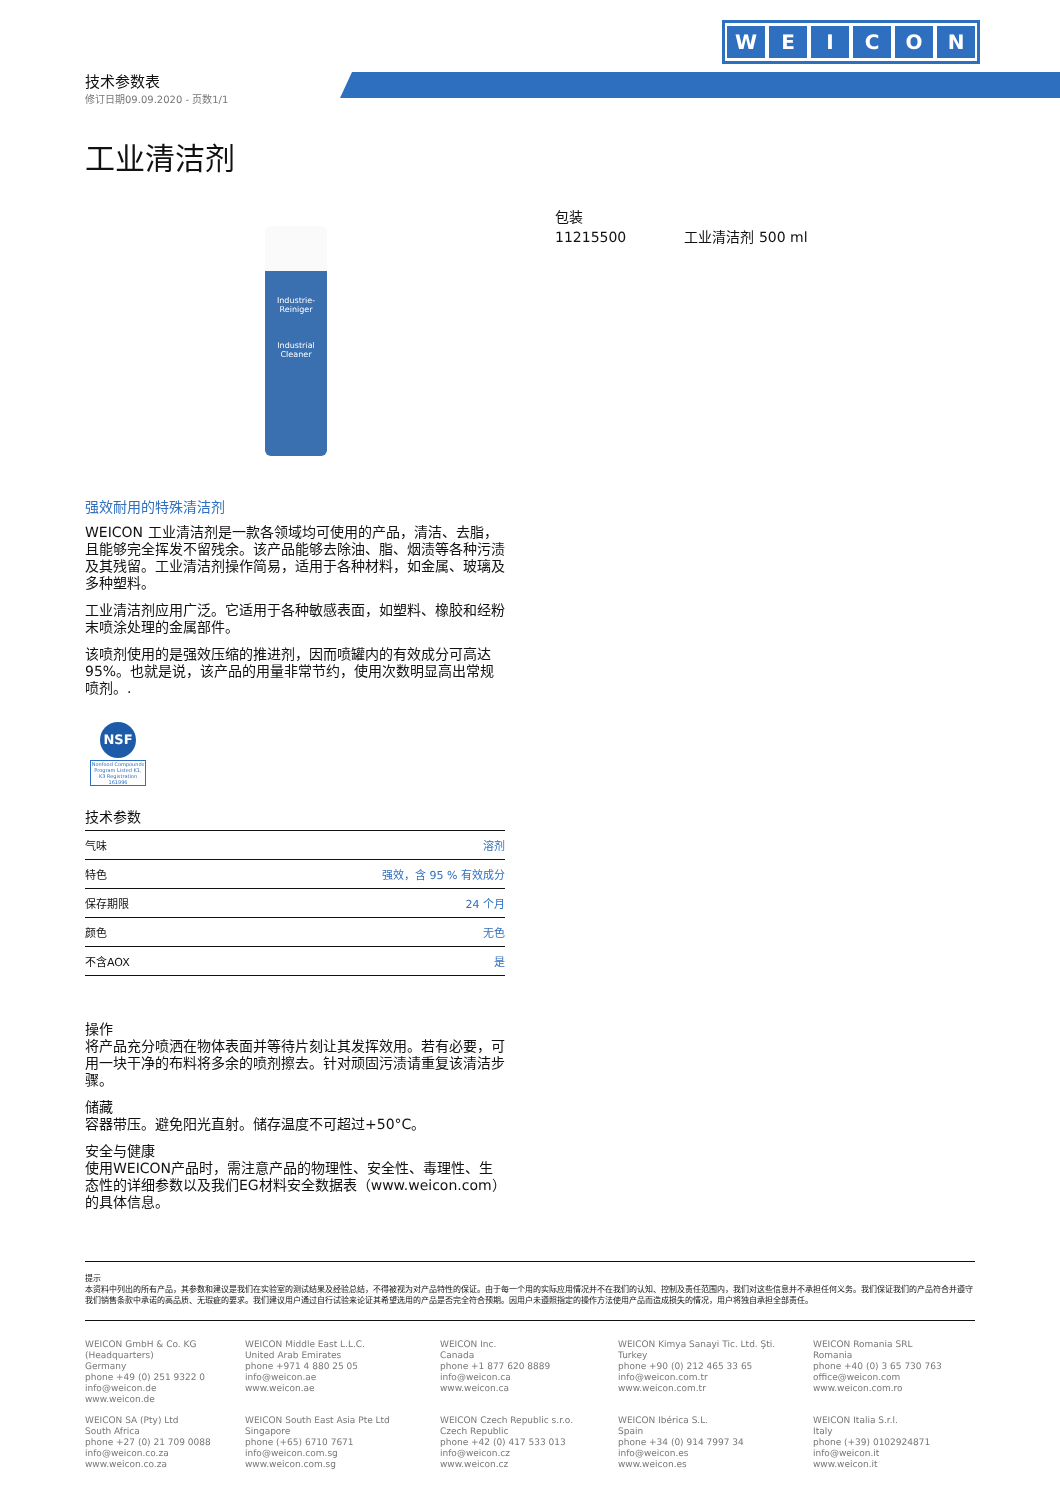WEICON
技术参数表
修订日期09.09.2020 - 页数1/1
工业清洁剂
Industrie-Reiniger
Industrial Cleaner
强效耐用的特殊清洁剂
WEICON 工业清洁剂是一款各领域均可使用的产品，清洁、去脂，且能够完全挥发不留残余。该产品能够去除油、脂、烟渍等各种污渍及其残留。工业清洁剂操作简易，适用于各种材料，如金属、玻璃及多种塑料。
工业清洁剂应用广泛。它适用于各种敏感表面，如塑料、橡胶和经粉末喷涂处理的金属部件。
该喷剂使用的是强效压缩的推进剂，因而喷罐内的有效成分可高达95%。也就是说，该产品的用量非常节约，使用次数明显高出常规喷剂。.
NSF
Nonfood Compounds Program Listed K1, K3 Registration 161996
技术参数
| 气味 | 溶剂 |
| 特色 | 强效，含 95 % 有效成分 |
| 保存期限 | 24 个月 |
| 颜色 | 无色 |
| 不含AOX | 是 |
操作
将产品充分喷洒在物体表面并等待片刻让其发挥效用。若有必要，可用一块干净的布料将多余的喷剂擦去。针对顽固污渍请重复该清洁步骤。
储藏
容器带压。避免阳光直射。储存温度不可超过+50°C。
安全与健康
使用WEICON产品时，需注意产品的物理性、安全性、毒理性、生态性的详细参数以及我们EG材料安全数据表（www.weicon.com）的具体信息。
包装
11215500 工业清洁剂 500 ml
提示
本资料中列出的所有产品，其参数和建议是我们在实验室的测试结果及经验总结，不得被视为对产品特性的保证。由于每一个用的实际应用情况并不在我们的认知、控制及责任范围内，我们对这些信息并不承担任何义务。我们保证我们的产品符合并遵守我们销售条款中承诺的高品质、无瑕疵的要求。我们建议用户通过自行试验来论证其希望选用的产品是否完全符合预期。因用户未遵照指定的操作方法使用产品而造成损失的情况，用户将独自承担全部责任。
WEICON GmbH & Co. KG
(Headquarters)
Germany
phone +49 (0) 251 9322 0
info@weicon.de
www.weicon.de
WEICON Middle East L.L.C.
United Arab Emirates
phone +971 4 880 25 05
info@weicon.ae
www.weicon.ae
WEICON Inc.
Canada
phone +1 877 620 8889
info@weicon.ca
www.weicon.ca
WEICON Kimya Sanayi Tic. Ltd. Şti.
Turkey
phone +90 (0) 212 465 33 65
info@weicon.com.tr
www.weicon.com.tr
WEICON Romania SRL
Romania
phone +40 (0) 3 65 730 763
office@weicon.com
www.weicon.com.ro
WEICON SA (Pty) Ltd
South Africa
phone +27 (0) 21 709 0088
info@weicon.co.za
www.weicon.co.za
WEICON South East Asia Pte Ltd
Singapore
phone (+65) 6710 7671
info@weicon.com.sg
www.weicon.com.sg
WEICON Czech Republic s.r.o.
Czech Republic
phone +42 (0) 417 533 013
info@weicon.cz
www.weicon.cz
WEICON Ibérica S.L.
Spain
phone +34 (0) 914 7997 34
info@weicon.es
www.weicon.es
WEICON Italia S.r.l.
Italy
phone (+39) 0102924871
info@weicon.it
www.weicon.it